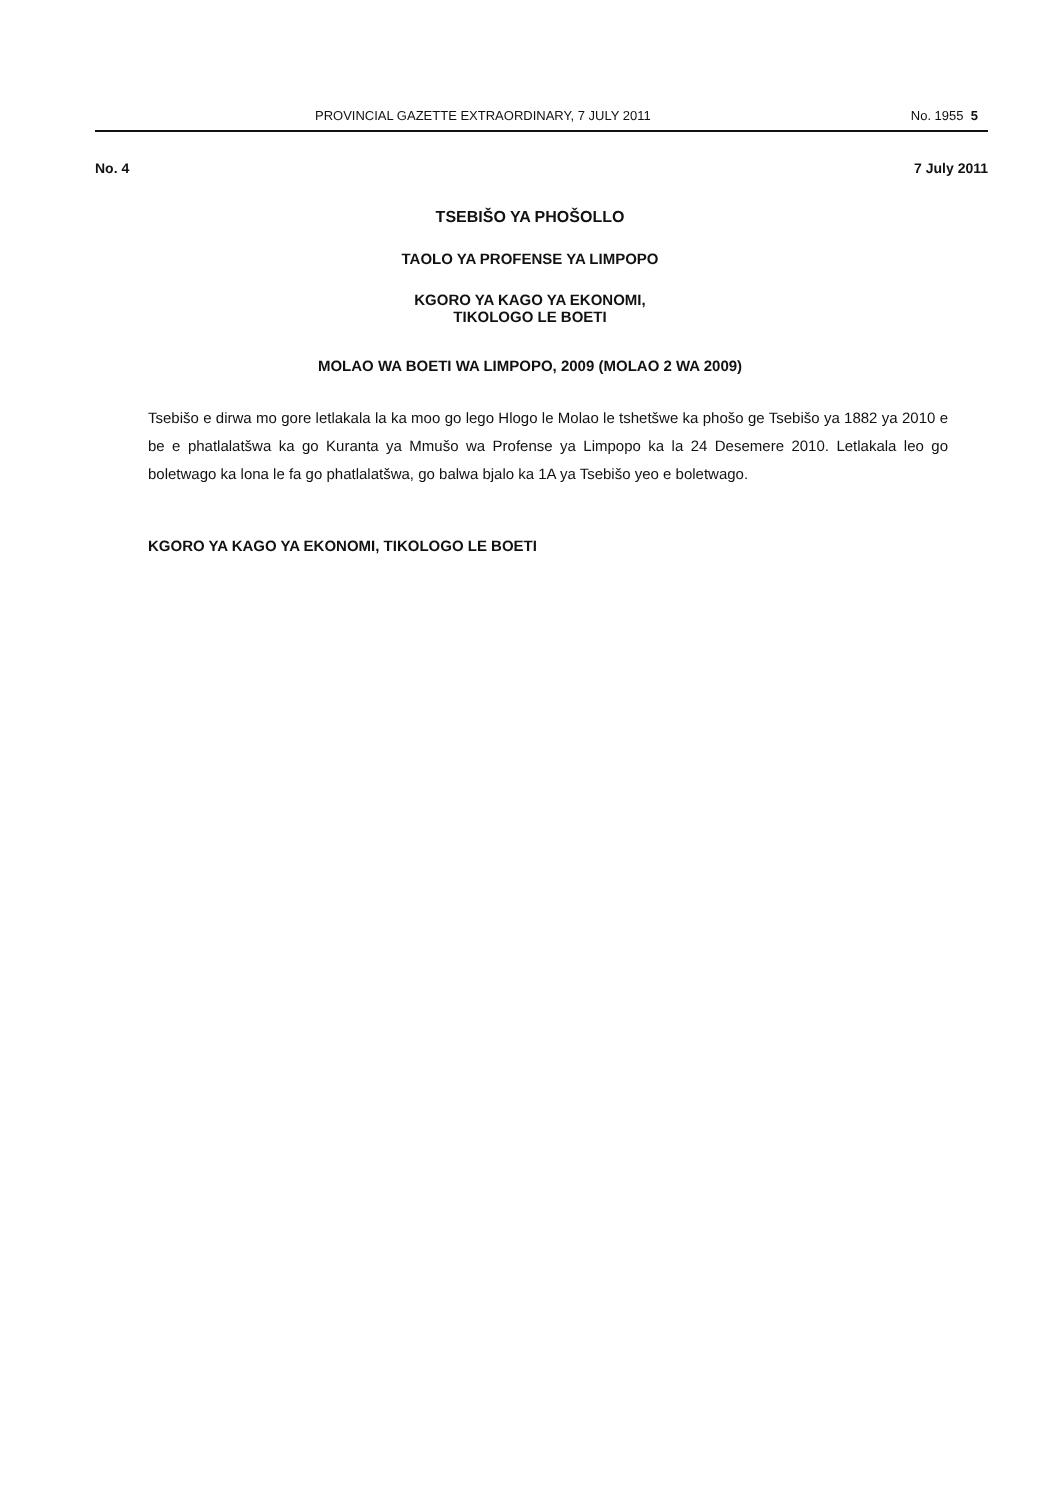PROVINCIAL GAZETTE EXTRAORDINARY, 7 JULY 2011 No. 1955 5
No. 4 7 July 2011
TSEBIŠO YA PHOŠOLLO
TAOLO YA PROFENSE YA LIMPOPO
KGORO YA KAGO YA EKONOMI,
TIKOLOGO LE BOETI
MOLAO WA BOETI WA LIMPOPO, 2009 (MOLAO 2 WA 2009)
Tsebišo e dirwa mo gore letlakala la ka moo go lego Hlogo le Molao le tshetšwe ka phošo ge Tsebišo ya 1882 ya 2010 e be e phatlalatšwa ka go Kuranta ya Mmušo wa Profense ya Limpopo ka la 24 Desemere 2010. Letlakala leo go boletwago ka lona le fa go phatlalatšwa, go balwa bjalo ka 1A ya Tsebišo yeo e boletwago.
KGORO YA KAGO YA EKONOMI, TIKOLOGO LE BOETI